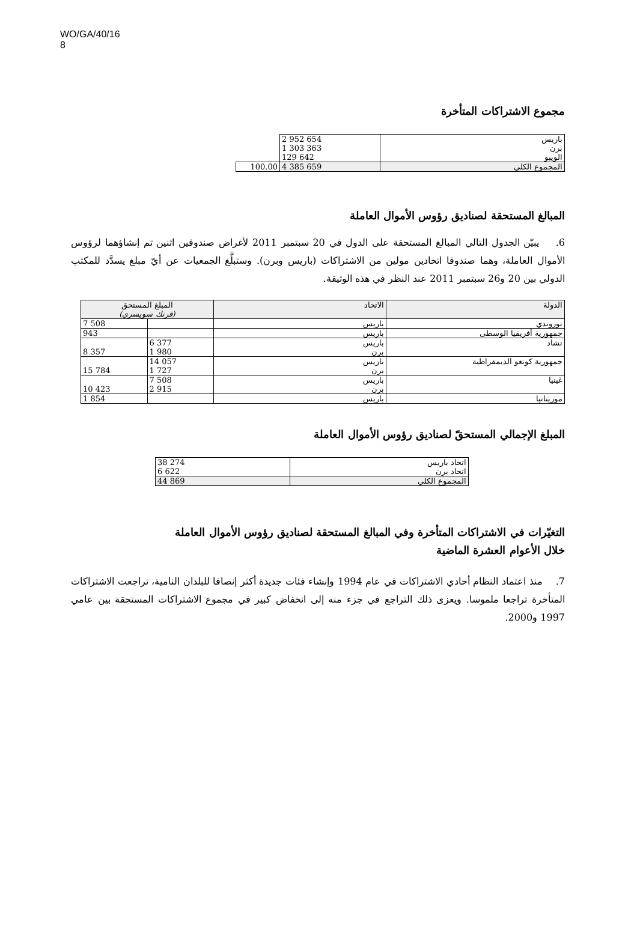WO/GA/40/16
8
مجموع الاشتراكات المتأخرة
| باريس برن الويبو | 2 952 654 1 303 363 129 642 | |
| المجموع الكلي | 4 385 659 | 100.00 |
المبالغ المستحقة لصناديق رؤوس الأموال العاملة
6. يبيّن الجدول التالي المبالغ المستحقة على الدول في 20 سبتمبر 2011 لأغراض صندوقين اثنين تم إنشاؤهما لرؤوس الأموال العاملة، وهما صندوقا اتحادين مولين من الاشتراكات (باريس وبرن). وستبلَّغ الجمعيات عن أيّ مبلغ يسدَّد للمكتب الدولي بين 20 و26 سبتمبر 2011 عند النظر في هذه الوثيقة.
| الدولة | الاتحاد | المبلغ المستحق (فرنك سويسري) | |
| --- | --- | --- | --- |
| بوروندي | باريس | | 7 508 |
| جمهورية أفريقيا الوسطى | باريس | | 943 |
| تشاد | باريس برن | 6 377 1 980 | 8 357 |
| جمهورية كونغو الديمقراطية | باريس برن | 14 057 1 727 | 15 784 |
| غينيا | باريس برن | 7 508 2 915 | 10 423 |
| موريتانيا | باريس | | 1 854 |
المبلغ الإجمالي المستحقّ لصناديق رؤوس الأموال العاملة
| اتحاد باريس اتحاد برن | 38 274 6 622 |
| المجموع الكلي | 44 869 |
التغيّرات في الاشتراكات المتأخرة وفي المبالغ المستحقة لصناديق رؤوس الأموال العاملة
خلال الأعوام العشرة الماضية
7. منذ اعتماد النظام أحادي الاشتراكات في عام 1994 وإنشاء فئات جديدة أكثر إنصافا للبلدان النامية، تراجعت الاشتراكات المتأخرة تراجعا ملموسا. ويعزى ذلك التراجع في جزء منه إلى انخفاض كبير في مجموع الاشتراكات المستحقة بين عامي 1997 و2000.